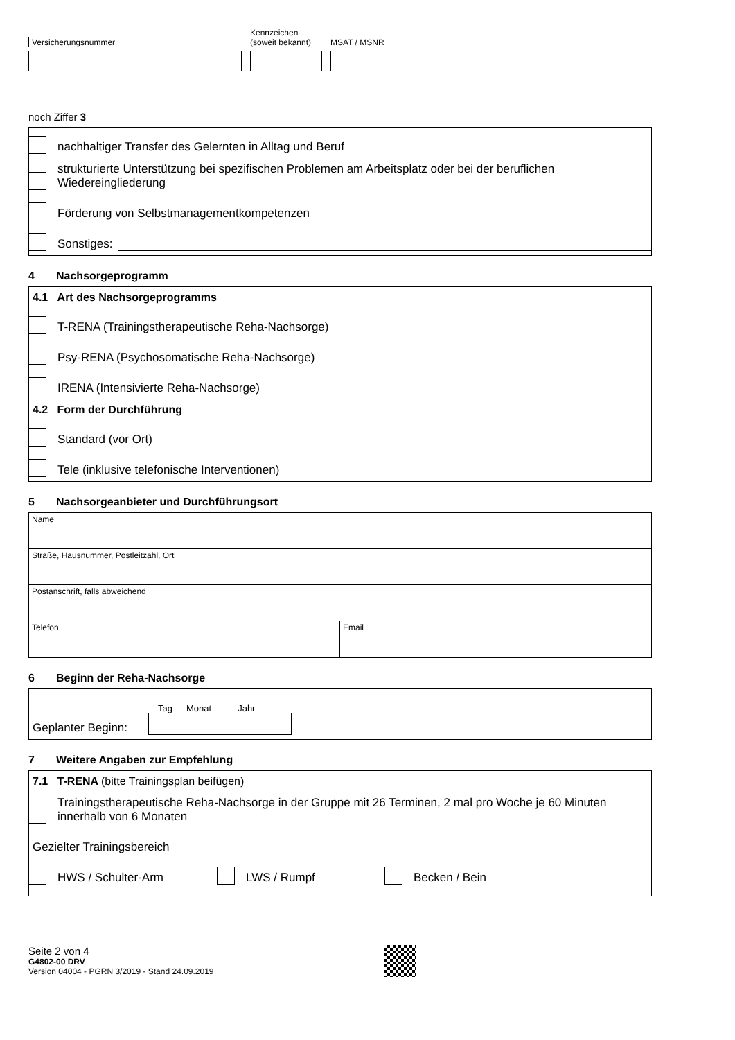Versicherungsnummer
Kennzeichen
(soweit bekannt)
MSAT / MSNR
noch Ziffer 3
nachhaltiger Transfer des Gelernten in Alltag und Beruf
strukturierte Unterstützung bei spezifischen Problemen am Arbeitsplatz oder bei der beruflichen
Wiedereingliederung
Förderung von Selbstmanagementkompetenzen
Sonstiges:
4 Nachsorgeprogramm
4.1 Art des Nachsorgeprogramms
T-RENA (Trainingstherapeutische Reha-Nachsorge)
Psy-RENA (Psychosomatische Reha-Nachsorge)
IRENA (Intensivierte Reha-Nachsorge)
4.2 Form der Durchführung
Standard (vor Ort)
Tele (inklusive telefonische Interventionen)
5 Nachsorgeanbieter und Durchführungsort
Name
Straße, Hausnummer, Postleitzahl, Ort
Postanschrift, falls abweichend
Telefon Email
6 Beginn der Reha-Nachsorge
Geplanter Beginn:
Tag Monat Jahr
7 Weitere Angaben zur Empfehlung
7.1 T-RENA (bitte Trainingsplan beifügen)
Trainingstherapeutische Reha-Nachsorge in der Gruppe mit 26 Terminen, 2 mal pro Woche je 60 Minuten
innerhalb von 6 Monaten
Gezielter Trainingsbereich
HWS / Schulter-Arm LWS / Rumpf Becken / Bein
Seite 2 von 4
G4802-00 DRV
Version 04004 - PGRN 3/2019 - Stand 24.09.2019